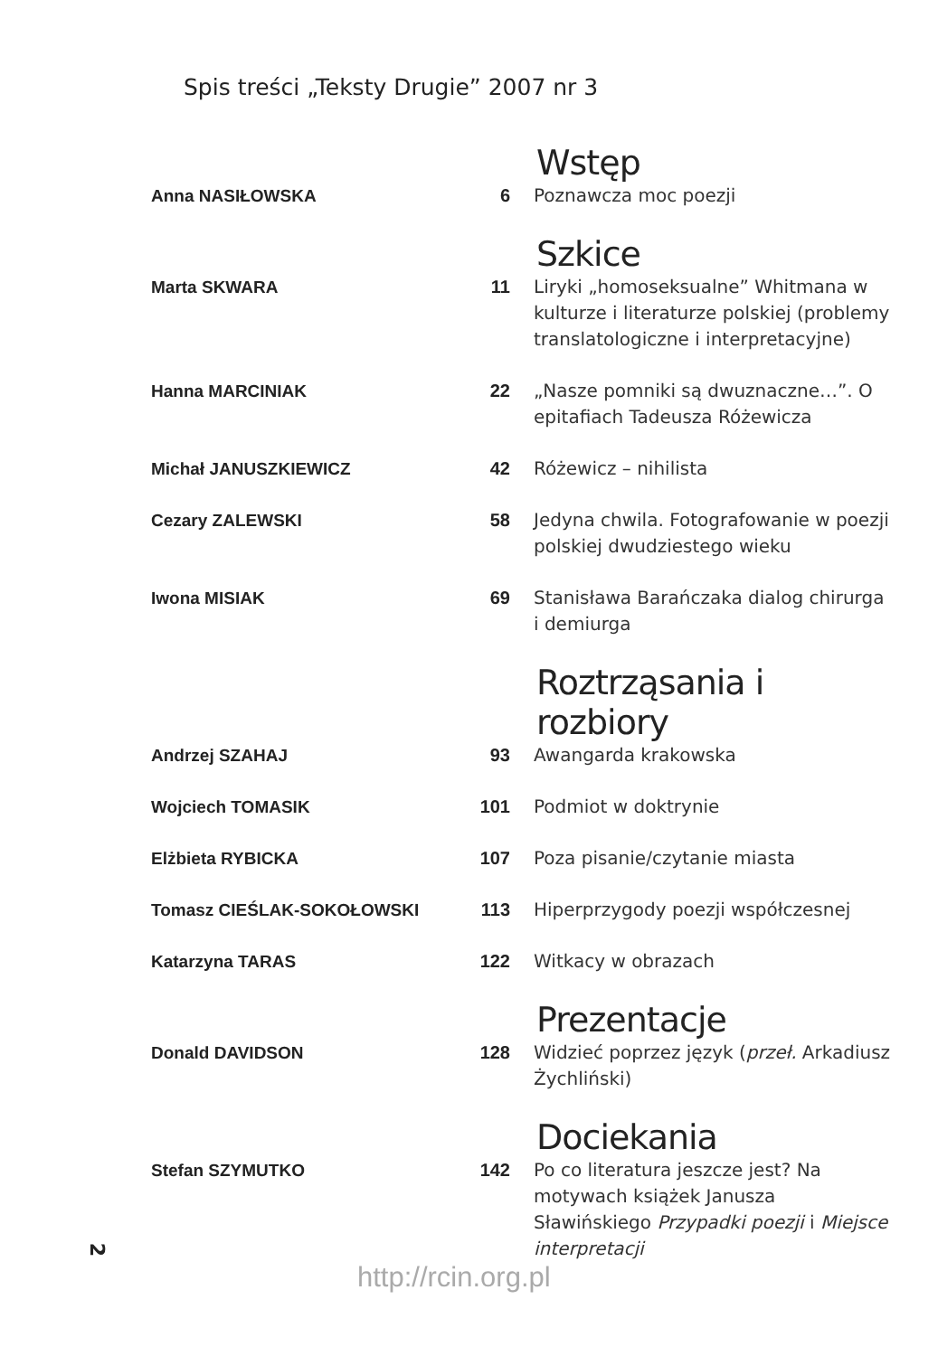Spis treści „Teksty Drugie” 2007 nr 3
Wstęp
Anna NASIŁOWSKA 6 Poznawcza moc poezji
Szkice
Marta SKWARA 11 Liryki „homoseksualne” Whitmana w kulturze i literaturze polskiej (problemy translatologiczne i interpretacyjne)
Hanna MARCINIAK 22 „Nasze pomniki są dwuznaczne…”. O epitafiach Tadeusza Różewicza
Michał JANUSZKIEWICZ 42 Różewicz – nihilista
Cezary ZALEWSKI 58 Jedyna chwila. Fotografowanie w poezji polskiej dwudziestego wieku
Iwona MISIAK 69 Stanisława Barańczaka dialog chirurga i demiurga
Roztrząsania i rozbiory
Andrzej SZAHAJ 93 Awangarda krakowska
Wojciech TOMASIK 101 Podmiot w doktrynie
Elżbieta RYBICKA 107 Poza pisanie/czytanie miasta
Tomasz CIEŚLAK-SOKOŁOWSKI 113 Hiperprzygody poezji współczesnej
Katarzyna TARAS 122 Witkacy w obrazach
Prezentacje
Donald DAVIDSON 128 Widzieć poprzez język (przeł. Arkadiusz Żychliński)
Dociekania
Stefan SZYMUTKO 142 Po co literatura jeszcze jest? Na motywach książek Janusza Sławińskiego Przypadki poezji i Miejsce interpretacji
2
http://rcin.org.pl